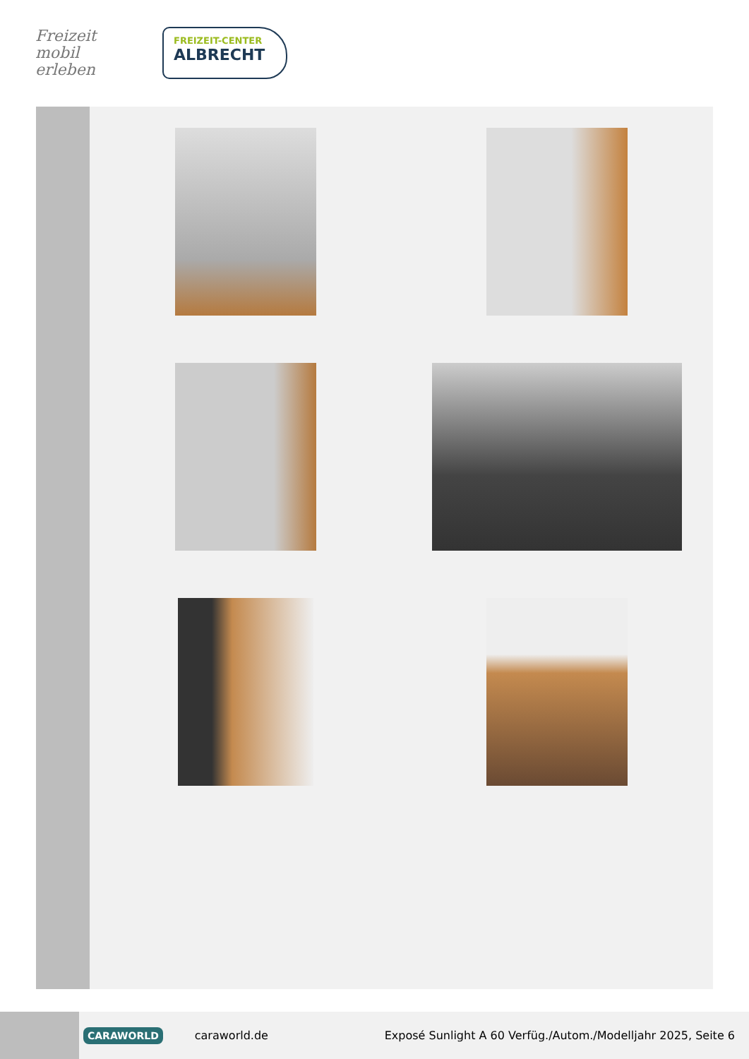Freizeit
mobil erleben
FREIZEIT-CENTER
ALBRECHT
CARAWORLD caraworld.de Exposé Sunlight A 60 Verfüg./Autom./Modelljahr 2025, Seite 6